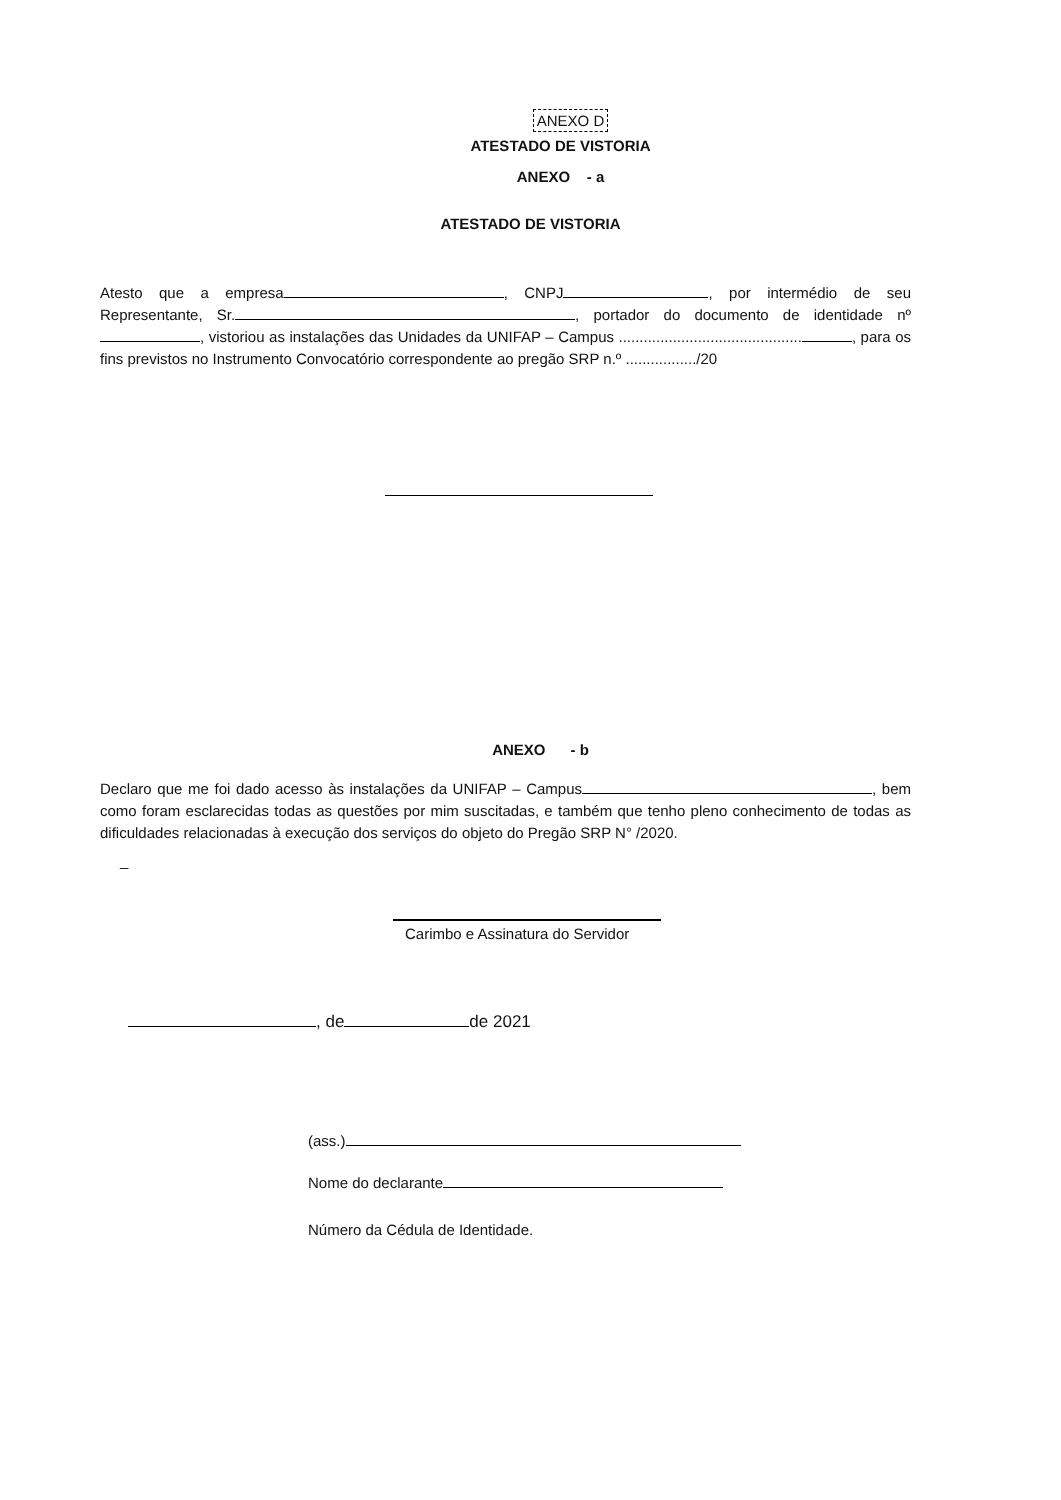ANEXO D
ATESTADO DE VISTORIA
ANEXO - a
ATESTADO DE VISTORIA
Atesto que a empresa , CNPJ , por intermédio de seu Representante, Sr. , portador do documento de identidade nº , vistoriou as instalações das Unidades da UNIFAP – Campus ............................................ , para os fins previstos no Instrumento Convocatório correspondente ao pregão SRP n.º ................./20
ANEXO - b
Declaro que me foi dado acesso às instalações da UNIFAP – Campus , bem como foram esclarecidas todas as questões por mim suscitadas, e também que tenho pleno conhecimento de todas as dificuldades relacionadas à execução dos serviços do objeto do Pregão SRP N° /2020.
_
Carimbo e Assinatura do Servidor
, de de 2021
(ass.)
Nome do declarante
Número da Cédula de Identidade.